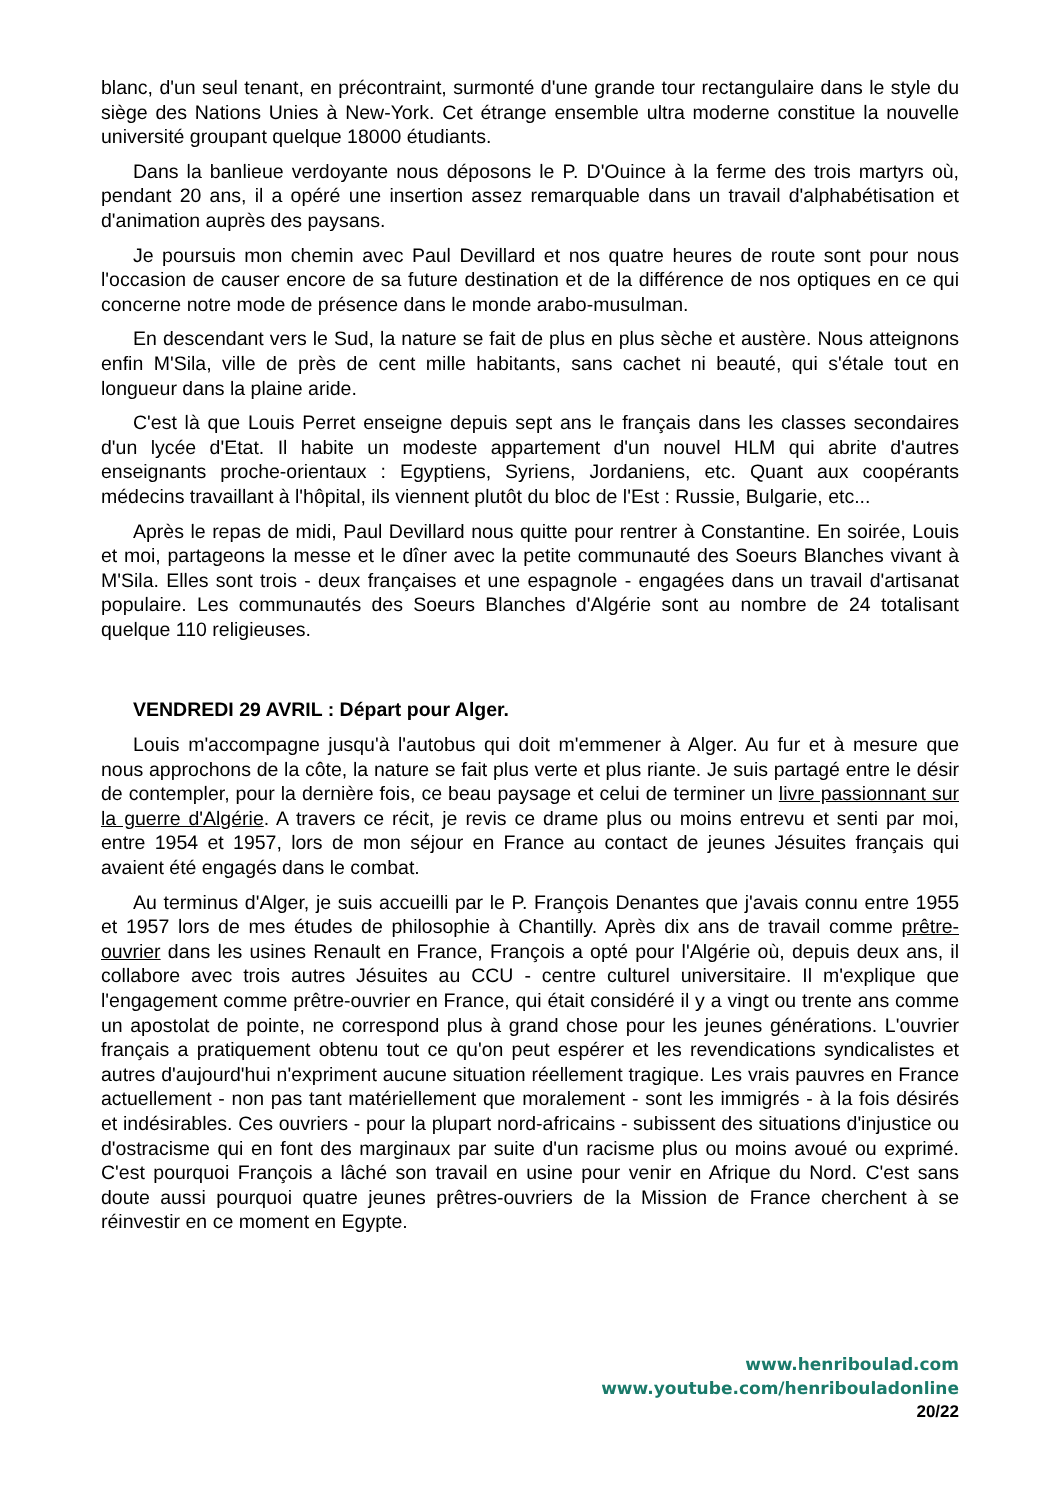blanc, d'un seul tenant, en précontraint, surmonté d'une grande tour rectangulaire dans le style du siège des Nations Unies à New-York. Cet étrange ensemble ultra moderne constitue la nouvelle université groupant quelque 18000 étudiants.
Dans la banlieue verdoyante nous déposons le P. D'Ouince à la ferme des trois martyrs où, pendant 20 ans, il a opéré une insertion assez remarquable dans un travail d'alphabétisation et d'animation auprès des paysans.
Je poursuis mon chemin avec Paul Devillard et nos quatre heures de route sont pour nous l'occasion de causer encore de sa future destination et de la différence de nos optiques en ce qui concerne notre mode de présence dans le monde arabo-musulman.
En descendant vers le Sud, la nature se fait de plus en plus sèche et austère. Nous atteignons enfin M'Sila, ville de près de cent mille habitants, sans cachet ni beauté, qui s'étale tout en longueur dans la plaine aride.
C'est là que Louis Perret enseigne depuis sept ans le français dans les classes secondaires d'un lycée d'Etat. Il habite un modeste appartement d'un nouvel HLM qui abrite d'autres enseignants proche-orientaux : Egyptiens, Syriens, Jordaniens, etc. Quant aux coopérants médecins travaillant à l'hôpital, ils viennent plutôt du bloc de l'Est : Russie, Bulgarie, etc...
Après le repas de midi, Paul Devillard nous quitte pour rentrer à Constantine. En soirée, Louis et moi, partageons la messe et le dîner avec la petite communauté des Soeurs Blanches vivant à M'Sila. Elles sont trois - deux françaises et une espagnole - engagées dans un travail d'artisanat populaire. Les communautés des Soeurs Blanches d'Algérie sont au nombre de 24 totalisant quelque 110 religieuses.
VENDREDI 29 AVRIL : Départ pour Alger.
Louis m'accompagne jusqu'à l'autobus qui doit m'emmener à Alger. Au fur et à mesure que nous approchons de la côte, la nature se fait plus verte et plus riante. Je suis partagé entre le désir de contempler, pour la dernière fois, ce beau paysage et celui de terminer un livre passionnant sur la guerre d'Algérie. A travers ce récit, je revis ce drame plus ou moins entrevu et senti par moi, entre 1954 et 1957, lors de mon séjour en France au contact de jeunes Jésuites français qui avaient été engagés dans le combat.
Au terminus d'Alger, je suis accueilli par le P. François Denantes que j'avais connu entre 1955 et 1957 lors de mes études de philosophie à Chantilly. Après dix ans de travail comme prêtre-ouvrier dans les usines Renault en France, François a opté pour l'Algérie où, depuis deux ans, il collabore avec trois autres Jésuites au CCU - centre culturel universitaire. Il m'explique que l'engagement comme prêtre-ouvrier en France, qui était considéré il y a vingt ou trente ans comme un apostolat de pointe, ne correspond plus à grand chose pour les jeunes générations. L'ouvrier français a pratiquement obtenu tout ce qu'on peut espérer et les revendications syndicalistes et autres d'aujourd'hui n'expriment aucune situation réellement tragique. Les vrais pauvres en France actuellement - non pas tant matériellement que moralement - sont les immigrés - à la fois désirés et indésirables. Ces ouvriers - pour la plupart nord-africains - subissent des situations d'injustice ou d'ostracisme qui en font des marginaux par suite d'un racisme plus ou moins avoué ou exprimé. C'est pourquoi François a lâché son travail en usine pour venir en Afrique du Nord. C'est sans doute aussi pourquoi quatre jeunes prêtres-ouvriers de la Mission de France cherchent à se réinvestir en ce moment en Egypte.
www.henriboulad.com
www.youtube.com/henribouladonline
20/22